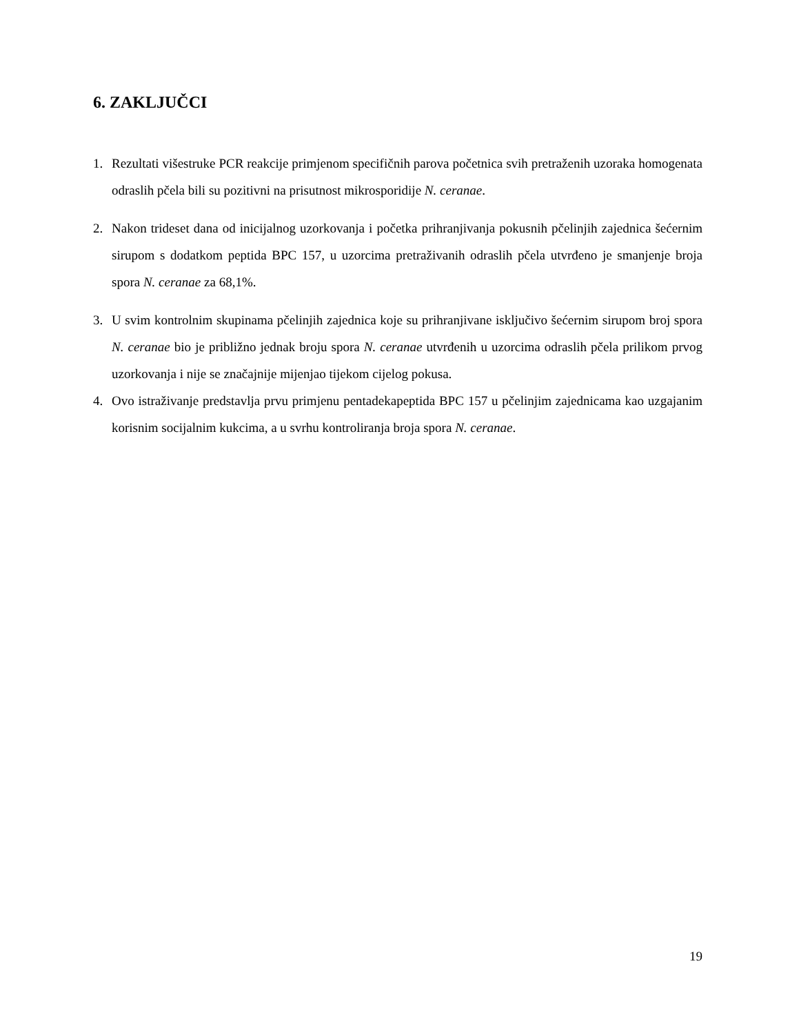6. ZAKLJUČCI
1. Rezultati višestruke PCR reakcije primjenom specifičnih parova početnica svih pretraženih uzoraka homogenata odraslih pčela bili su pozitivni na prisutnost mikrosporidije N. ceranae.
2. Nakon trideset dana od inicijalnog uzorkovanja i početka prihranjivanja pokusnih pčelinjih zajednica šećernim sirupom s dodatkom peptida BPC 157, u uzorcima pretraživanih odraslih pčela utvrđeno je smanjenje broja spora N. ceranae za 68,1%.
3. U svim kontrolnim skupinama pčelinjih zajednica koje su prihranjivane isključivo šećernim sirupom broj spora N. ceranae bio je približno jednak broju spora N. ceranae utvrđenih u uzorcima odraslih pčela prilikom prvog uzorkovanja i nije se značajnije mijenjao tijekom cijelog pokusa.
4. Ovo istraživanje predstavlja prvu primjenu pentadekapeptida BPC 157 u pčelinjim zajednicama kao uzgajanim korisnim socijalnim kukcima, a u svrhu kontroliranja broja spora N. ceranae.
19